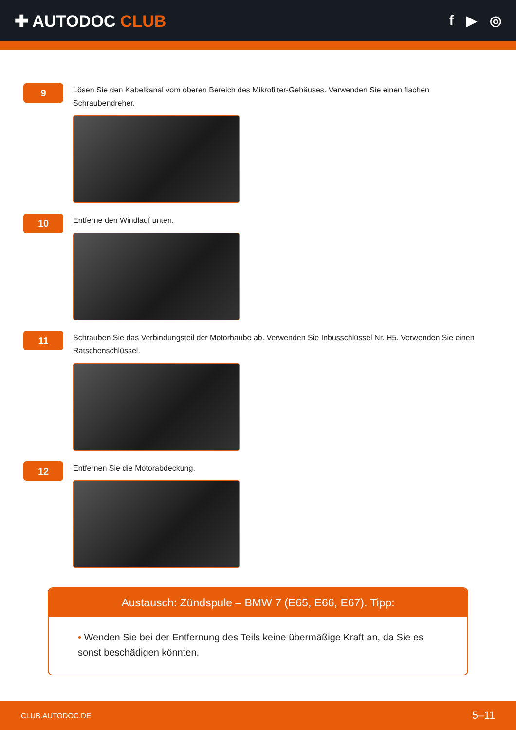✚ AUTODOC CLUB
f ▶ ◎
9
Lösen Sie den Kabelkanal vom oberen Bereich des Mikrofilter-Gehäuses. Verwenden Sie einen flachen Schraubendreher.
10
Entferne den Windlauf unten.
11
Schrauben Sie das Verbindungsteil der Motorhaube ab. Verwenden Sie Inbusschlüssel Nr. H5. Verwenden Sie einen Ratschenschlüssel.
12
Entfernen Sie die Motorabdeckung.
Austausch: Zündspule – BMW 7 (E65, E66, E67). Tipp:
• Wenden Sie bei der Entfernung des Teils keine übermäßige Kraft an, da Sie es sonst beschädigen könnten.
CLUB.AUTODOC.DE 5–11